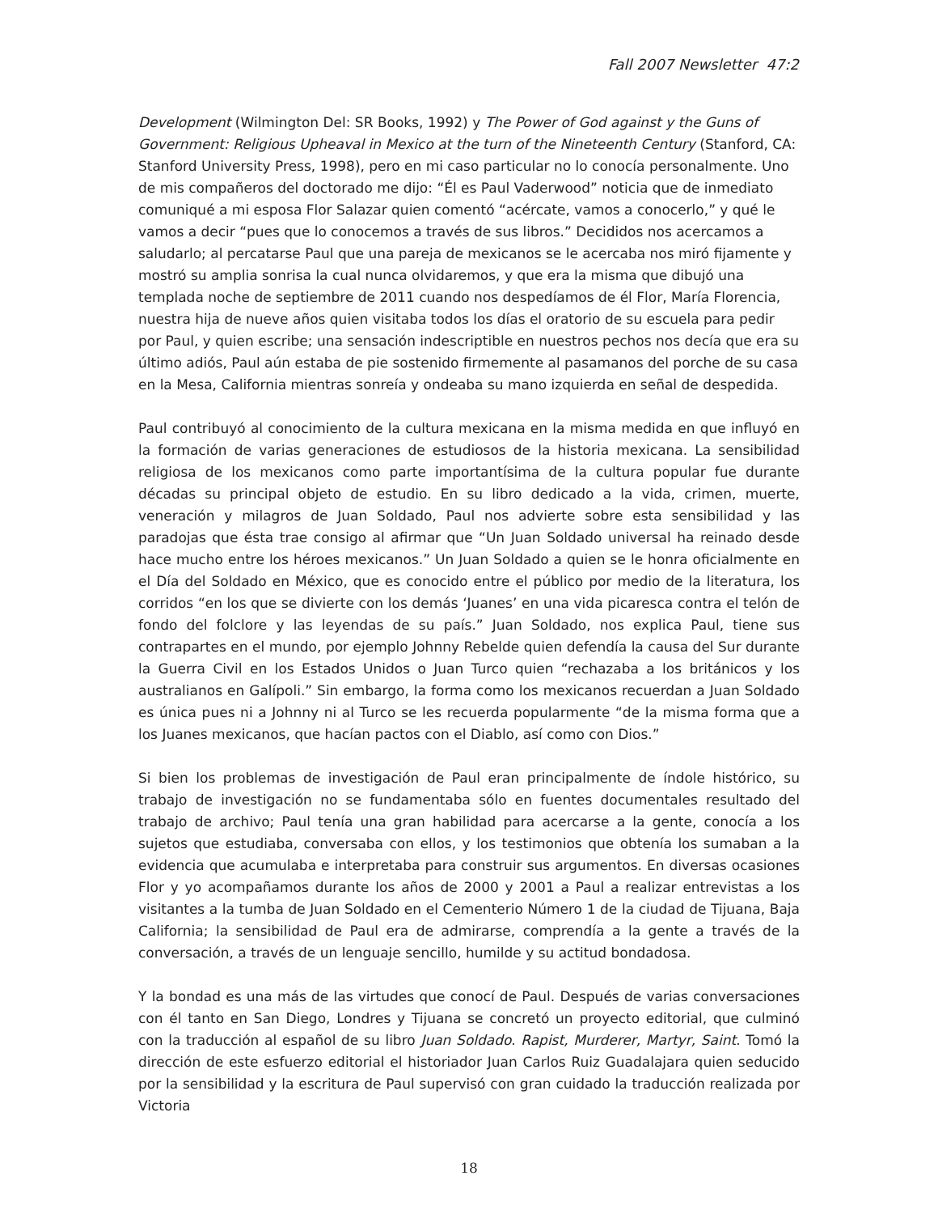Fall 2007 Newsletter 47:2
Development (Wilmington Del: SR Books, 1992) y The Power of God against y the Guns of Government: Religious Upheaval in Mexico at the turn of the Nineteenth Century (Stanford, CA: Stanford University Press, 1998), pero en mi caso particular no lo conocía personalmente. Uno de mis compañeros del doctorado me dijo: “Él es Paul Vaderwood” noticia que de inmediato comuniqué a mi esposa Flor Salazar quien comentó “acércate, vamos a conocerlo,” y qué le vamos a decir “pues que lo conocemos a través de sus libros.” Decididos nos acercamos a saludarlo; al percatarse Paul que una pareja de mexicanos se le acercaba nos miró fijamente y mostró su amplia sonrisa la cual nunca olvidaremos, y que era la misma que dibujó una templada noche de septiembre de 2011 cuando nos despedíamos de él Flor, María Florencia, nuestra hija de nueve años quien visitaba todos los días el oratorio de su escuela para pedir por Paul, y quien escribe; una sensación indescriptible en nuestros pechos nos decía que era su último adiós, Paul aún estaba de pie sostenido firmemente al pasamanos del porche de su casa en la Mesa, California mientras sonreía y ondeaba su mano izquierda en señal de despedida.
Paul contribuyó al conocimiento de la cultura mexicana en la misma medida en que influyó en la formación de varias generaciones de estudiosos de la historia mexicana. La sensibilidad religiosa de los mexicanos como parte importantísima de la cultura popular fue durante décadas su principal objeto de estudio. En su libro dedicado a la vida, crimen, muerte, veneración y milagros de Juan Soldado, Paul nos advierte sobre esta sensibilidad y las paradojas que ésta trae consigo al afirmar que “Un Juan Soldado universal ha reinado desde hace mucho entre los héroes mexicanos.” Un Juan Soldado a quien se le honra oficialmente en el Día del Soldado en México, que es conocido entre el público por medio de la literatura, los corridos “en los que se divierte con los demás ‘Juanes’ en una vida picaresca contra el telón de fondo del folclore y las leyendas de su país.” Juan Soldado, nos explica Paul, tiene sus contrapartes en el mundo, por ejemplo Johnny Rebelde quien defendía la causa del Sur durante la Guerra Civil en los Estados Unidos o Juan Turco quien “rechazaba a los británicos y los australianos en Galípoli.” Sin embargo, la forma como los mexicanos recuerdan a Juan Soldado es única pues ni a Johnny ni al Turco se les recuerda popularmente “de la misma forma que a los Juanes mexicanos, que hacían pactos con el Diablo, así como con Dios.”
Si bien los problemas de investigación de Paul eran principalmente de índole histórico, su trabajo de investigación no se fundamentaba sólo en fuentes documentales resultado del trabajo de archivo; Paul tenía una gran habilidad para acercarse a la gente, conocía a los sujetos que estudiaba, conversaba con ellos, y los testimonios que obtenía los sumaban a la evidencia que acumulaba e interpretaba para construir sus argumentos. En diversas ocasiones Flor y yo acompañamos durante los años de 2000 y 2001 a Paul a realizar entrevistas a los visitantes a la tumba de Juan Soldado en el Cementerio Número 1 de la ciudad de Tijuana, Baja California; la sensibilidad de Paul era de admirarse, comprendía a la gente a través de la conversación, a través de un lenguaje sencillo, humilde y su actitud bondadosa.
Y la bondad es una más de las virtudes que conocí de Paul. Después de varias conversaciones con él tanto en San Diego, Londres y Tijuana se concretó un proyecto editorial, que culminó con la traducción al español de su libro Juan Soldado. Rapist, Murderer, Martyr, Saint. Tomó la dirección de este esfuerzo editorial el historiador Juan Carlos Ruiz Guadalajara quien seducido por la sensibilidad y la escritura de Paul supervisó con gran cuidado la traducción realizada por Victoria
18